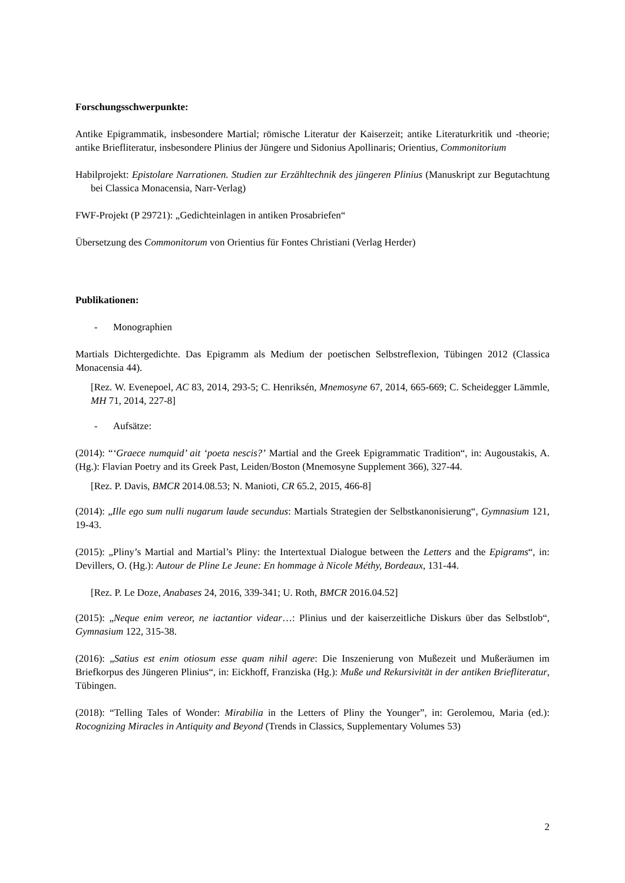Forschungsschwerpunkte:
Antike Epigrammatik, insbesondere Martial; römische Literatur der Kaiserzeit; antike Literaturkritik und -theorie; antike Briefliteratur, insbesondere Plinius der Jüngere und Sidonius Apollinaris; Orientius, Commonitorium
Habilprojekt: Epistolare Narrationen. Studien zur Erzähltechnik des jüngeren Plinius (Manuskript zur Begutachtung bei Classica Monacensia, Narr-Verlag)
FWF-Projekt (P 29721): „Gedichteinlagen in antiken Prosabriefen“
Übersetzung des Commonitorum von Orientius für Fontes Christiani (Verlag Herder)
Publikationen:
- Monographien
Martials Dichtergedichte. Das Epigramm als Medium der poetischen Selbstreflexion, Tübingen 2012 (Classica Monacensia 44).
[Rez. W. Evenepoel, AC 83, 2014, 293-5; C. Henriksén, Mnemosyne 67, 2014, 665-669; C. Scheidegger Lämmle, MH 71, 2014, 227-8]
- Aufsätze:
(2014): “‘Graece numquid’ ait ‘poeta nescis?’ Martial and the Greek Epigrammatic Tradition“, in: Augoustakis, A. (Hg.): Flavian Poetry and its Greek Past, Leiden/Boston (Mnemosyne Supplement 366), 327-44.
[Rez. P. Davis, BMCR 2014.08.53; N. Manioti, CR 65.2, 2015, 466-8]
(2014): „Ille ego sum nulli nugarum laude secundus: Martials Strategien der Selbstkanonisierung“, Gymnasium 121, 19-43.
(2015): „Pliny’s Martial and Martial’s Pliny: the Intertextual Dialogue between the Letters and the Epigrams“, in: Devillers, O. (Hg.): Autour de Pline Le Jeune: En hommage à Nicole Méthy, Bordeaux, 131-44.
[Rez. P. Le Doze, Anabases 24, 2016, 339-341; U. Roth, BMCR 2016.04.52]
(2015): „Neque enim vereor, ne iactantior videar…: Plinius und der kaiserzeitliche Diskurs über das Selbstlob“, Gymnasium 122, 315-38.
(2016): „Satius est enim otiosum esse quam nihil agere: Die Inszenierung von Mußezeit und Mußeräumen im Briefkorpus des Jüngeren Plinius“, in: Eickhoff, Franziska (Hg.): Muße und Rekursivität in der antiken Briefliteratur, Tübingen.
(2018): “Telling Tales of Wonder: Mirabilia in the Letters of Pliny the Younger”, in: Gerolemou, Maria (ed.): Rocognizing Miracles in Antiquity and Beyond (Trends in Classics, Supplementary Volumes 53)
2